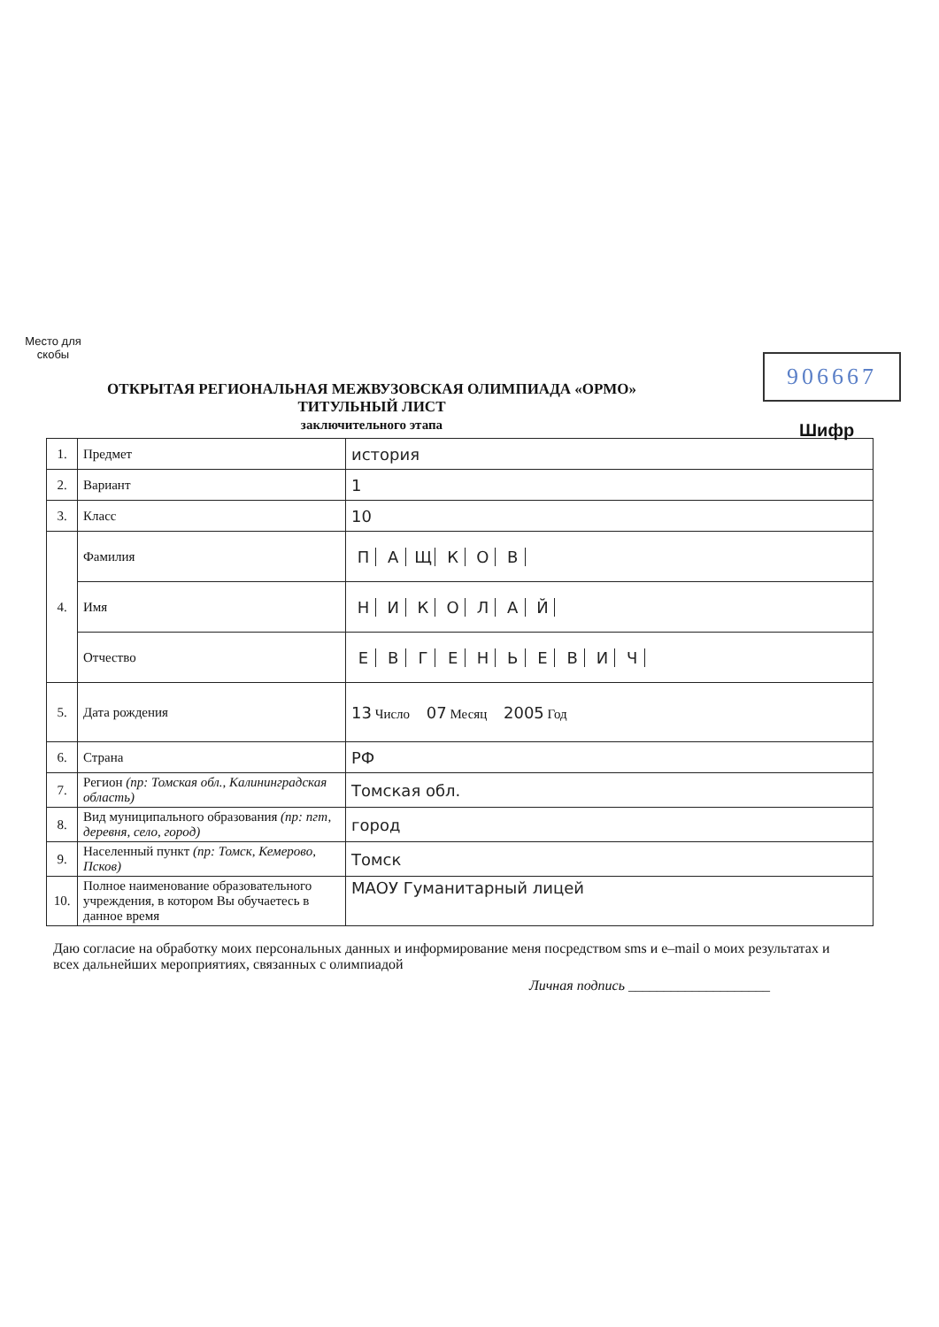Место для скобы
906667
Шифр
ОТКРЫТАЯ РЕГИОНАЛЬНАЯ МЕЖВУЗОВСКАЯ ОЛИМПИАДА «ОРМО»
ТИТУЛЬНЫЙ ЛИСТ
заключительного этапа
| 1. | Предмет | история |
| 2. | Вариант | 1 |
| 3. | Класс | 10 |
| 4. | Фамилия | П А Щ К О В |
| | Имя | Н И К О Л А Й |
| | Отчество | Е В Г Е Н Ь Е В И Ч |
| 5. | Дата рождения | 13 Число 07 Месяц 2005 Год |
| 6. | Страна | РФ |
| 7. | Регион (пр: Томская обл., Калининградская область) | Томская обл. |
| 8. | Вид муниципального образования (пр: пгт, деревня, село, город) | город |
| 9. | Населенный пункт (пр: Томск, Кемерово, Псков) | Томск |
| 10. | Полное наименование образовательного учреждения, в котором Вы обучаетесь в данное время | МАОУ Гуманитарный лицей |
Даю согласие на обработку моих персональных данных и информирование меня посредством sms и e–mail о моих результатах и всех дальнейших мероприятиях, связанных с олимпиадой
Личная подпись ____________________